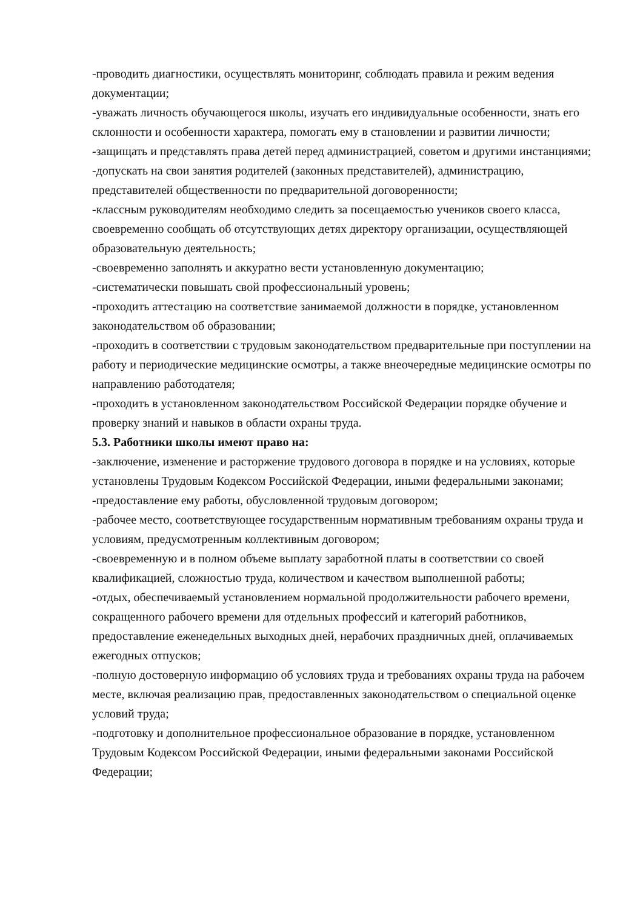-проводить диагностики, осуществлять мониторинг, соблюдать правила и режим ведения документации;
-уважать личность обучающегося школы, изучать его индивидуальные особенности, знать его склонности и особенности характера, помогать ему в становлении и развитии личности;
-защищать и представлять права детей перед администрацией, советом и другими инстанциями;
-допускать на свои занятия родителей (законных представителей), администрацию, представителей общественности по предварительной договоренности;
-классным руководителям необходимо следить за посещаемостью учеников своего класса, своевременно сообщать об отсутствующих детях директору организации, осуществляющей образовательную деятельность;
-своевременно заполнять и аккуратно вести установленную документацию;
-систематически повышать свой профессиональный уровень;
-проходить аттестацию на соответствие занимаемой должности в порядке, установленном законодательством об образовании;
-проходить в соответствии с трудовым законодательством предварительные при поступлении на работу и периодические медицинские осмотры, а также внеочередные медицинские осмотры по направлению работодателя;
-проходить в установленном законодательством Российской Федерации порядке обучение и проверку знаний и навыков в области охраны труда.
5.3. Работники школы имеют право на:
-заключение, изменение и расторжение трудового договора в порядке и на условиях, которые установлены Трудовым Кодексом Российской Федерации, иными федеральными законами;
-предоставление ему работы, обусловленной трудовым договором;
-рабочее место, соответствующее государственным нормативным требованиям охраны труда и условиям, предусмотренным коллективным договором;
-своевременную и в полном объеме выплату заработной платы в соответствии со своей квалификацией, сложностью труда, количеством и качеством выполненной работы;
-отдых, обеспечиваемый установлением нормальной продолжительности рабочего времени, сокращенного рабочего времени для отдельных профессий и категорий работников, предоставление еженедельных выходных дней, нерабочих праздничных дней, оплачиваемых ежегодных отпусков;
-полную достоверную информацию об условиях труда и требованиях охраны труда на рабочем месте, включая реализацию прав, предоставленных законодательством о специальной оценке условий труда;
-подготовку и дополнительное профессиональное образование в порядке, установленном Трудовым Кодексом Российской Федерации, иными федеральными законами Российской Федерации;